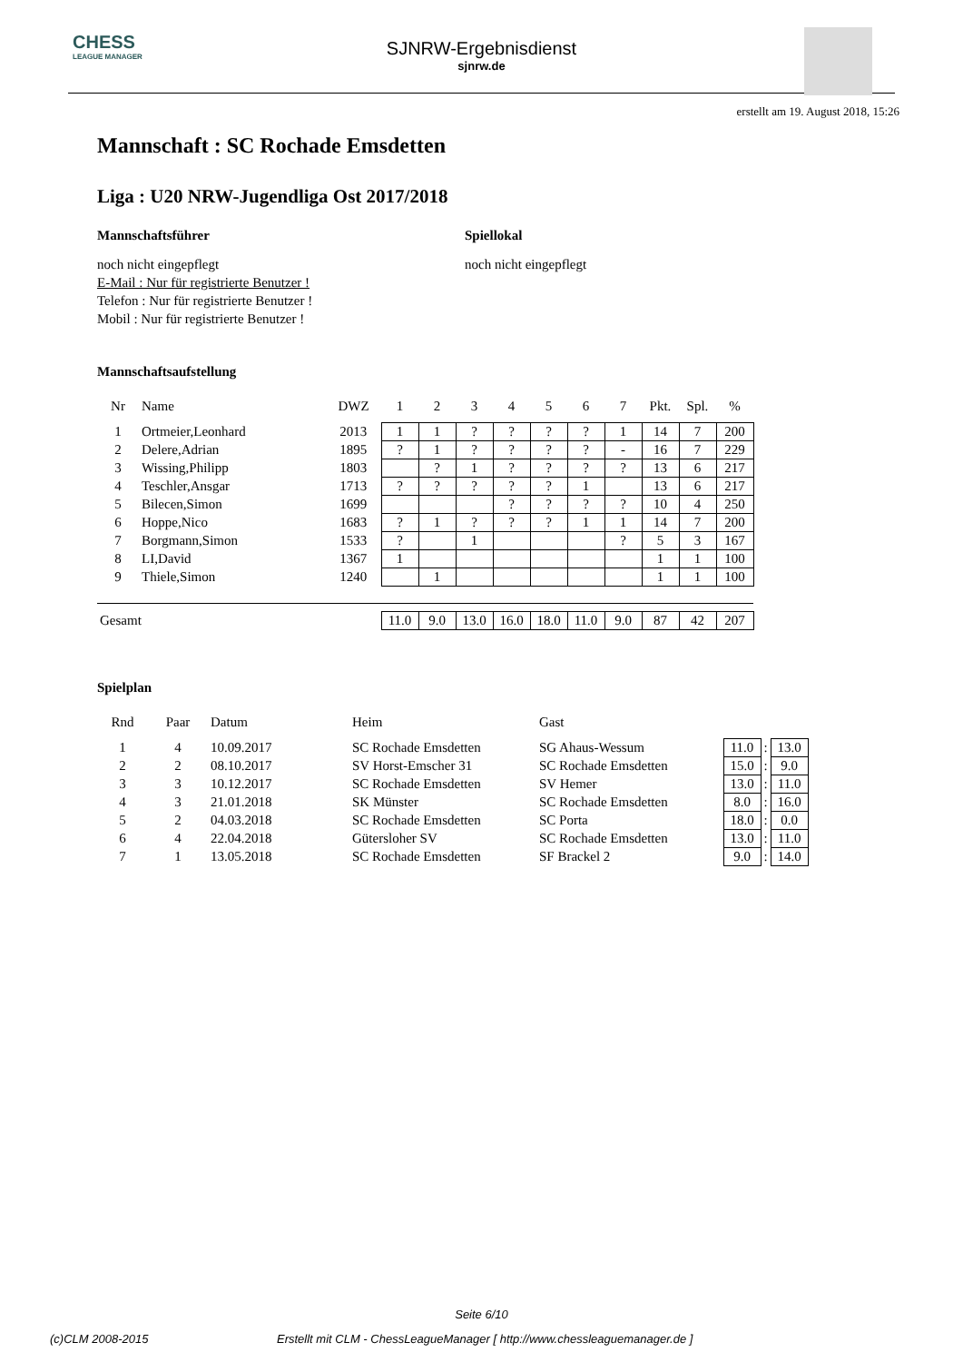CHESS
LEAGUE MANAGER
SJNRW-Ergebnisdienst
sjnrw.de
erstellt am 19. August 2018, 15:26
Mannschaft : SC Rochade Emsdetten
Liga : U20 NRW-Jugendliga Ost 2017/2018
Mannschaftsführer
noch nicht eingepflegt
E-Mail : Nur für registrierte Benutzer !
Telefon : Nur für registrierte Benutzer !
Mobil : Nur für registrierte Benutzer !
Spiellokal
noch nicht eingepflegt
Mannschaftsaufstellung
| Nr | Name | DWZ | 1 | 2 | 3 | 4 | 5 | 6 | 7 | Pkt. | Spl. | % |
| --- | --- | --- | --- | --- | --- | --- | --- | --- | --- | --- | --- | --- |
| 1 | Ortmeier,Leonhard | 2013 | 1 | 1 | ? | ? | ? | ? | 1 | 14 | 7 | 200 |
| 2 | Delere,Adrian | 1895 | ? | 1 | ? | ? | ? | ? | - | 16 | 7 | 229 |
| 3 | Wissing,Philipp | 1803 | | ? | 1 | ? | ? | ? | ? | 13 | 6 | 217 |
| 4 | Teschler,Ansgar | 1713 | ? | ? | ? | ? | ? | 1 | | 13 | 6 | 217 |
| 5 | Bilecen,Simon | 1699 | | | | ? | ? | ? | ? | 10 | 4 | 250 |
| 6 | Hoppe,Nico | 1683 | ? | 1 | ? | ? | ? | 1 | 1 | 14 | 7 | 200 |
| 7 | Borgmann,Simon | 1533 | ? | | 1 | | | | ? | 5 | 3 | 167 |
| 8 | LI,David | 1367 | 1 | | | | | | | 1 | 1 | 100 |
| 9 | Thiele,Simon | 1240 | | 1 | | | | | | 1 | 1 | 100 |
| Gesamt | | | 11.0 | 9.0 | 13.0 | 16.0 | 18.0 | 11.0 | 9.0 | 87 | 42 | 207 |
Spielplan
| Rnd | Paar | Datum | Heim | Gast | | | |
| --- | --- | --- | --- | --- | --- | --- | --- |
| 1 | 4 | 10.09.2017 | SC Rochade Emsdetten | SG Ahaus-Wessum | 11.0 | : | 13.0 |
| 2 | 2 | 08.10.2017 | SV Horst-Emscher 31 | SC Rochade Emsdetten | 15.0 | : | 9.0 |
| 3 | 3 | 10.12.2017 | SC Rochade Emsdetten | SV Hemer | 13.0 | : | 11.0 |
| 4 | 3 | 21.01.2018 | SK Münster | SC Rochade Emsdetten | 8.0 | : | 16.0 |
| 5 | 2 | 04.03.2018 | SC Rochade Emsdetten | SC Porta | 18.0 | : | 0.0 |
| 6 | 4 | 22.04.2018 | Gütersloher SV | SC Rochade Emsdetten | 13.0 | : | 11.0 |
| 7 | 1 | 13.05.2018 | SC Rochade Emsdetten | SF Brackel 2 | 9.0 | : | 14.0 |
Seite 6/10
(c)CLM 2008-2015 Erstellt mit CLM - ChessLeagueManager [ http://www.chessleaguemanager.de ]